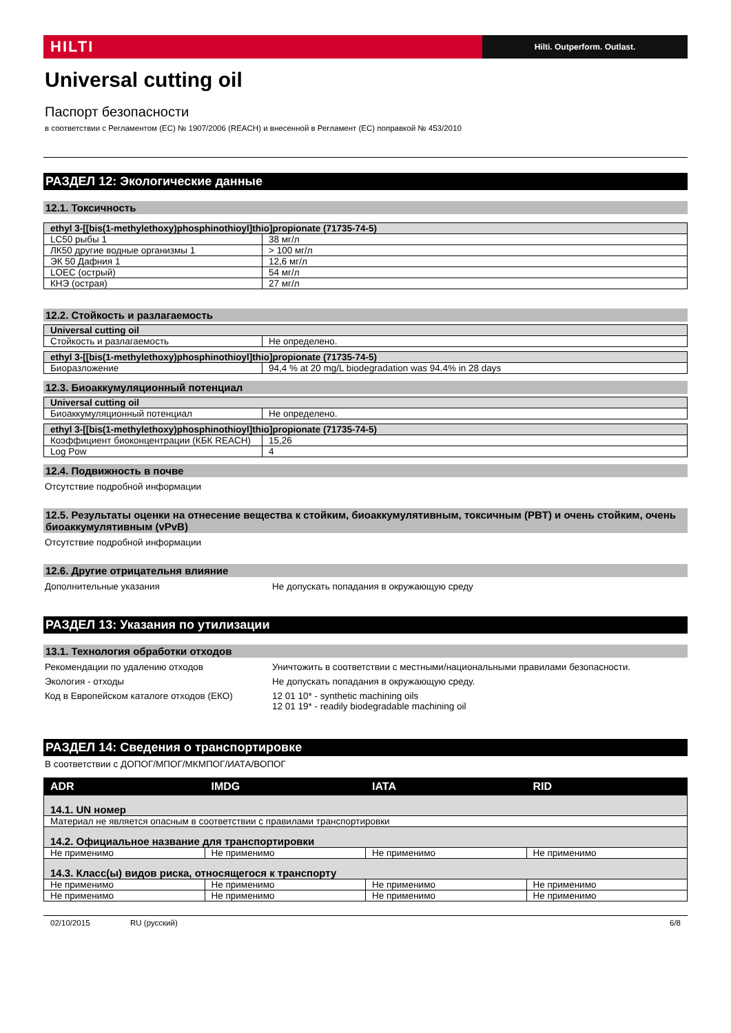HILTI
Hilti. Outperform. Outlast.
Universal cutting oil
Паспорт безопасности
в соответствии с Регламентом (ЕС) № 1907/2006 (REACH) и внесенной в Регламент (ЕС) поправкой № 453/2010
РАЗДЕЛ 12: Экологические данные
12.1. Токсичность
| ethyl 3-[[bis(1-methylethoxy)phosphinothioyl]thio]propionate (71735-74-5) | |
| LC50 рыбы 1 | 38 мг/л |
| ЛК50 другие водные организмы 1 | > 100 мг/л |
| ЭК 50 Дафния 1 | 12,6 мг/л |
| LOEC (острый) | 54 мг/л |
| КНЭ (острая) | 27 мг/л |
12.2. Стойкость и разлагаемость
| Universal cutting oil | |
| Стойкость и разлагаемость | Не определено. |
| ethyl 3-[[bis(1-methylethoxy)phosphinothioyl]thio]propionate (71735-74-5) | |
| Биоразложение | 94,4 % at 20 mg/L biodegradation was 94.4% in 28 days |
12.3. Биоаккумуляционный потенциал
| Universal cutting oil | |
| Биоаккумуляционный потенциал | Не определено. |
| ethyl 3-[[bis(1-methylethoxy)phosphinothioyl]thio]propionate (71735-74-5) | |
| Коэффициент биоконцентрации (КБК REACH) | 15,26 |
| Log Pow | 4 |
12.4. Подвижность в почве
Отсутствие подробной информации
12.5. Результаты оценки на отнесение вещества к стойким, биоаккумулятивным, токсичным (PBT) и очень стойким, очень биоаккумулятивным (vPvB)
Отсутствие подробной информации
12.6. Другие отрицательня влияние
Дополнительные указания Не допускать попадания в окружающую среду
РАЗДЕЛ 13: Указания по утилизации
13.1. Технология обработки отходов
Рекомендации по удалению отходов Уничтожить в соответствии с местными/национальными правилами безопасности.
Экология - отходы Не допускать попадания в окружающую среду.
Код в Европейском каталоге отходов (ЕКО) 12 01 10* - synthetic machining oils
12 01 19* - readily biodegradable machining oil
РАЗДЕЛ 14: Сведения о транспортировке
В соответствии с ДОПОГ/МПОГ/МКМПОГ/ИАТА/ВОПОГ
| ADR | IMDG | IATA | RID |
| --- | --- | --- | --- |
| 14.1. UN номер | | | |
| Материал не является опасным в соответствии с правилами транспортировки | | | |
| 14.2. Официальное название для транспортировки | | | |
| Не применимо | Не применимо | Не применимо | Не применимо |
| 14.3. Класс(ы) видов риска, относящегося к транспорту | | | |
| Не применимо | Не применимо | Не применимо | Не применимо |
| Не применимо | Не применимо | Не применимо | Не применимо |
02/10/2015 RU (русский) 6/8